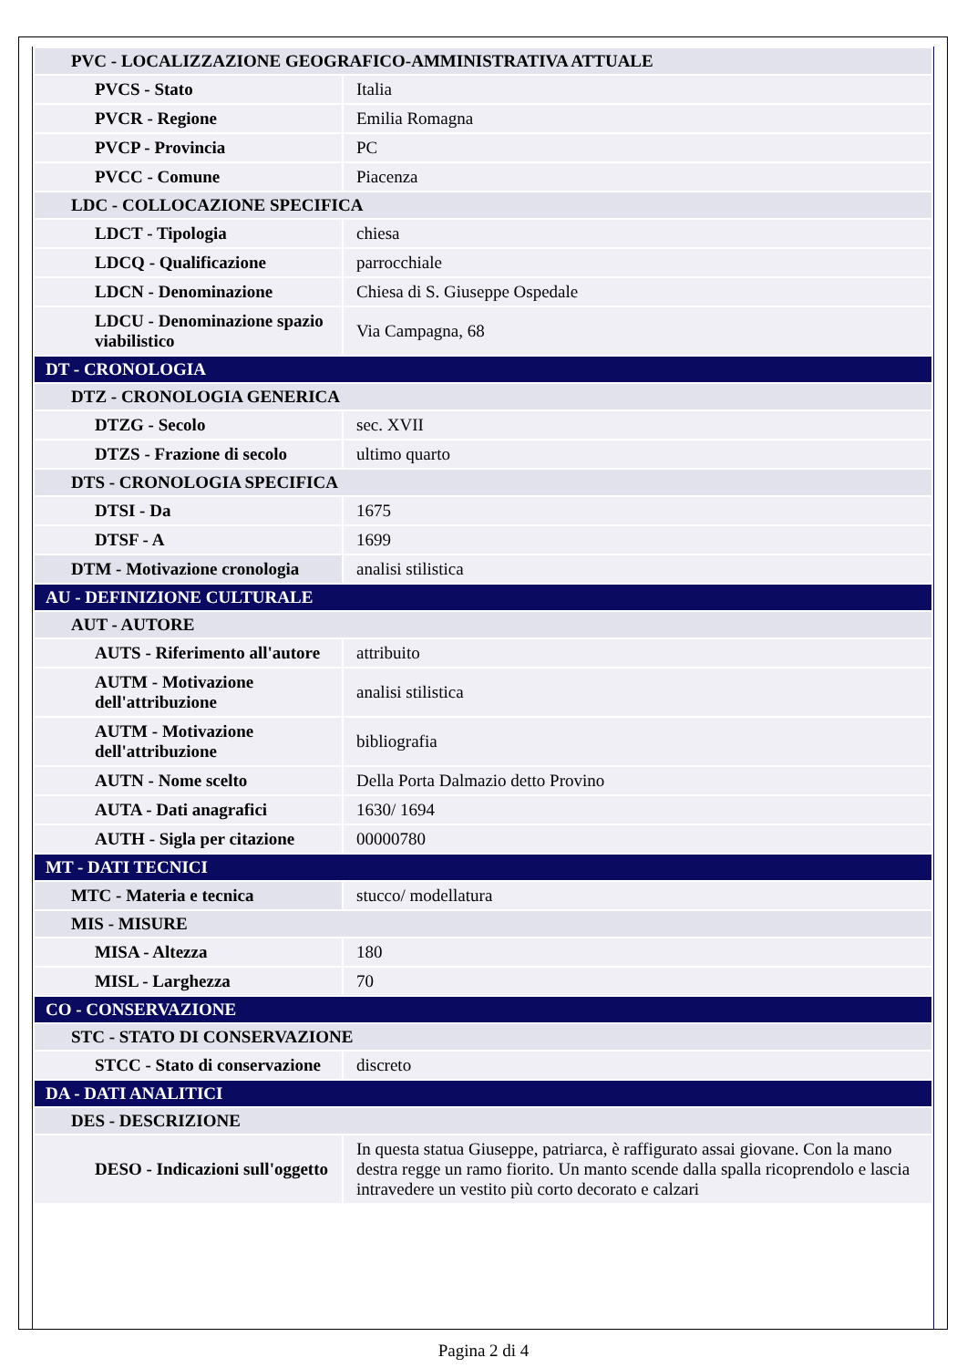| PVC - LOCALIZZAZIONE GEOGRAFICO-AMMINISTRATIVA ATTUALE | |
| PVCS - Stato | Italia |
| PVCR - Regione | Emilia Romagna |
| PVCP - Provincia | PC |
| PVCC - Comune | Piacenza |
| LDC - COLLOCAZIONE SPECIFICA | |
| LDCT - Tipologia | chiesa |
| LDCQ - Qualificazione | parrocchiale |
| LDCN - Denominazione | Chiesa di S. Giuseppe Ospedale |
| LDCU - Denominazione spazio viabilistico | Via Campagna, 68 |
| DT - CRONOLOGIA | |
| DTZ - CRONOLOGIA GENERICA | |
| DTZG - Secolo | sec. XVII |
| DTZS - Frazione di secolo | ultimo quarto |
| DTS - CRONOLOGIA SPECIFICA | |
| DTSI - Da | 1675 |
| DTSF - A | 1699 |
| DTM - Motivazione cronologia | analisi stilistica |
| AU - DEFINIZIONE CULTURALE | |
| AUT - AUTORE | |
| AUTS - Riferimento all'autore | attribuito |
| AUTM - Motivazione dell'attribuzione | analisi stilistica |
| AUTM - Motivazione dell'attribuzione | bibliografia |
| AUTN - Nome scelto | Della Porta Dalmazio detto Provino |
| AUTA - Dati anagrafici | 1630/ 1694 |
| AUTH - Sigla per citazione | 00000780 |
| MT - DATI TECNICI | |
| MTC - Materia e tecnica | stucco/ modellatura |
| MIS - MISURE | |
| MISA - Altezza | 180 |
| MISL - Larghezza | 70 |
| CO - CONSERVAZIONE | |
| STC - STATO DI CONSERVAZIONE | |
| STCC - Stato di conservazione | discreto |
| DA - DATI ANALITICI | |
| DES - DESCRIZIONE | |
| DESO - Indicazioni sull'oggetto | In questa statua Giuseppe, patriarca, è raffigurato assai giovane. Con la mano destra regge un ramo fiorito. Un manto scende dalla spalla ricoprendolo e lascia intravedere un vestito più corto decorato e calzari |
Pagina 2 di 4